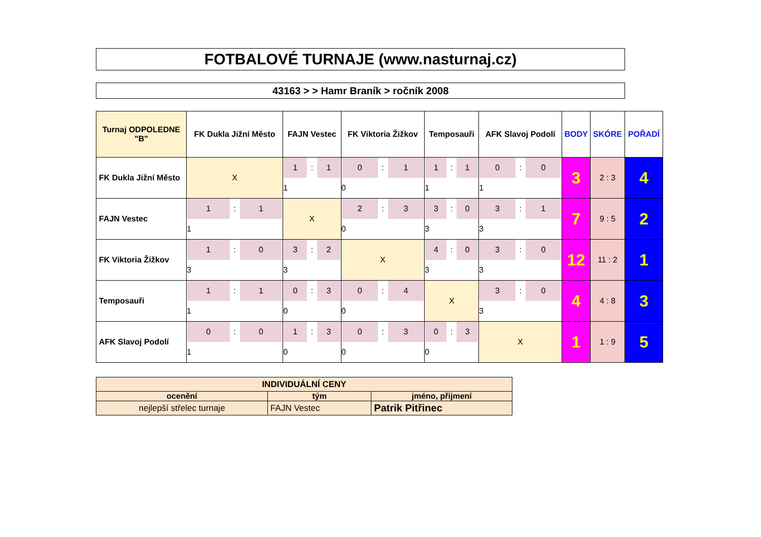| FOTBALOVÉ TURNAJE (www.nasturnaj.cz) | | | | | | | | |
| 43163 > > Hamr Braník > ročník 2008 | | | | | | | | |
| Turnaj ODPOLEDNE "B" | FK Dukla Jižní Město | FAJN Vestec | FK Viktoria Žižkov | Temposauři | AFK Slavoj Podolí | BODY | SKÓRE | POŘADÍ |
| FK Dukla Jižní Město | X | 1 : 1 1 | 0 : 1 0 | 1 : 1 1 | 0 : 0 1 | 3 | 2 : 3 | 4 |
| FAJN Vestec | 1 : 1 1 | X | 2 : 3 0 | 3 : 0 3 | 3 : 1 3 | 7 | 9 : 5 | 2 |
| FK Viktoria Žižkov | 1 : 0 3 | 3 : 2 3 | X | 4 : 0 3 | 3 : 0 3 | 12 | 11 : 2 | 1 |
| Temposauři | 1 : 1 1 | 0 : 3 0 | 0 : 4 0 | X | 3 : 0 3 | 4 | 4 : 8 | 3 |
| AFK Slavoj Podolí | 0 : 0 1 | 1 : 3 0 | 0 : 3 0 | 0 : 3 0 | X | 1 | 1 : 9 | 5 |
| INDIVIDUÁLNÍ CENY | | |
| ocenění | tým | jméno, přijmení |
| nejlepší střelec turnaje | FAJN Vestec | Patrik Pitřinec |